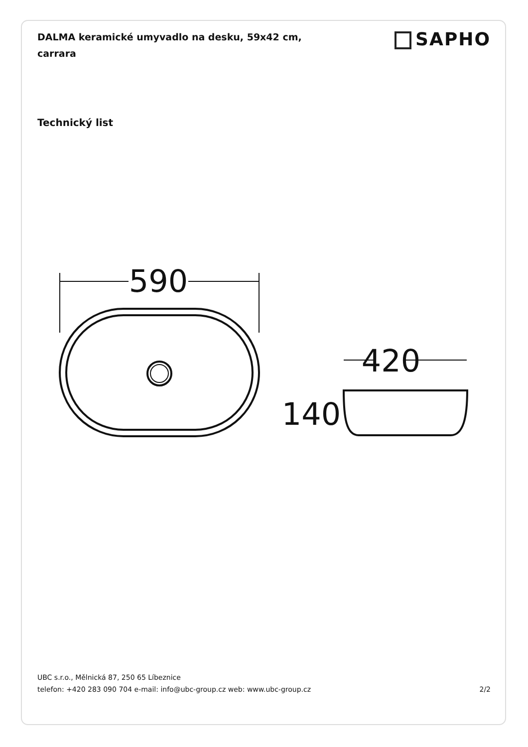DALMA keramické umyvadlo na desku, 59x42 cm, carrara
SAPHO
Technický list
590
420
140
UBC s.r.o., Mělnická 87, 250 65 Líbeznice
telefon: +420 283 090 704 e-mail: info@ubc-group.cz web: www.ubc-group.cz 2/2